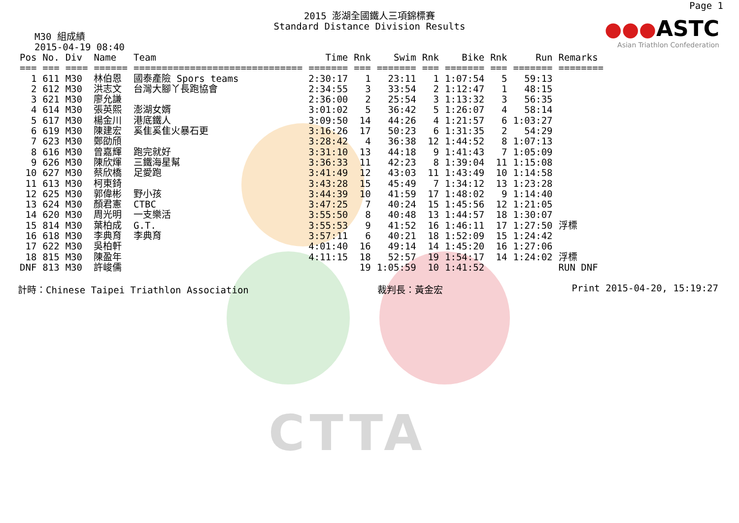CTTA
Page 1
●●●ASTC
Asian Triathlon Confederation
2015 澎湖全國鐵人三項錦標賽
Standard Distance Division Results
M30 組成績
2015-04-19 08:40
| Pos | No. | Div | Name | Team | Time | Rnk | Swim | Rnk | Bike | Rnk | Run | Remarks |
| --- | --- | --- | --- | --- | --- | --- | --- | --- | --- | --- | --- | --- |
| === | === | ==== | ====== | ============================== | ======= | === | ======= | === | ======= | === | ======= | ======== |
| 1 | 611 | M30 | 林伯恩 | 國泰產險 Spors teams | 2:30:17 | 1 | 23:11 | 1 | 1:07:54 | 5 | 59:13 | |
| 2 | 612 | M30 | 洪志文 | 台灣大腳丫長跑協會 | 2:34:55 | 3 | 33:54 | 2 | 1:12:47 | 1 | 48:15 | |
| 3 | 621 | M30 | 廖允謙 | | 2:36:00 | 2 | 25:54 | 3 | 1:13:32 | 3 | 56:35 | |
| 4 | 614 | M30 | 張英熙 | 澎湖女婿 | 3:01:02 | 5 | 36:42 | 5 | 1:26:07 | 4 | 58:14 | |
| 5 | 617 | M30 | 楊金川 | 港底鐵人 | 3:09:50 | 14 | 44:26 | 4 | 1:21:57 | 6 | 1:03:27 | |
| 6 | 619 | M30 | 陳建宏 | 奚隹奚隹火暴石更 | 3:16:26 | 17 | 50:23 | 6 | 1:31:35 | 2 | 54:29 | |
| 7 | 623 | M30 | 鄭劭頎 | | 3:28:42 | 4 | 36:38 | 12 | 1:44:52 | 8 | 1:07:13 | |
| 8 | 616 | M30 | 曾嘉輝 | 跑完就好 | 3:31:10 | 13 | 44:18 | 9 | 1:41:43 | 7 | 1:05:09 | |
| 9 | 626 | M30 | 陳欣煇 | 三鐵海星幫 | 3:36:33 | 11 | 42:23 | 8 | 1:39:04 | 11 | 1:15:08 | |
| 10 | 627 | M30 | 蔡欣橋 | 足愛跑 | 3:41:49 | 12 | 43:03 | 11 | 1:43:49 | 10 | 1:14:58 | |
| 11 | 613 | M30 | 柯東錡 | | 3:43:28 | 15 | 45:49 | 7 | 1:34:12 | 13 | 1:23:28 | |
| 12 | 625 | M30 | 郭偉彬 | 野小孩 | 3:44:39 | 10 | 41:59 | 17 | 1:48:02 | 9 | 1:14:40 | |
| 13 | 624 | M30 | 顏君憲 | CTBC | 3:47:25 | 7 | 40:24 | 15 | 1:45:56 | 12 | 1:21:05 | |
| 14 | 620 | M30 | 周光明 | 一支樂活 | 3:55:50 | 8 | 40:48 | 13 | 1:44:57 | 18 | 1:30:07 | |
| 15 | 814 | M30 | 葉柏成 | G.T. | 3:55:53 | 9 | 41:52 | 16 | 1:46:11 | 17 | 1:27:50 | 浮標 |
| 16 | 618 | M30 | 李典育 | 李典育 | 3:57:11 | 6 | 40:21 | 18 | 1:52:09 | 15 | 1:24:42 | |
| 17 | 622 | M30 | 吳柏軒 | | 4:01:40 | 16 | 49:14 | 14 | 1:45:20 | 16 | 1:27:06 | |
| 18 | 815 | M30 | 陳盈年 | | 4:11:15 | 18 | 52:57 | 19 | 1:54:17 | 14 | 1:24:02 | 浮標 |
| DNF | 813 | M30 | 許峻儒 | | | 19 | 1:05:59 | 10 | 1:41:52 | | | RUN DNF |
計時：Chinese Taipei Triathlon Association 裁判長：黃金宏 Print 2015-04-20, 15:19:27